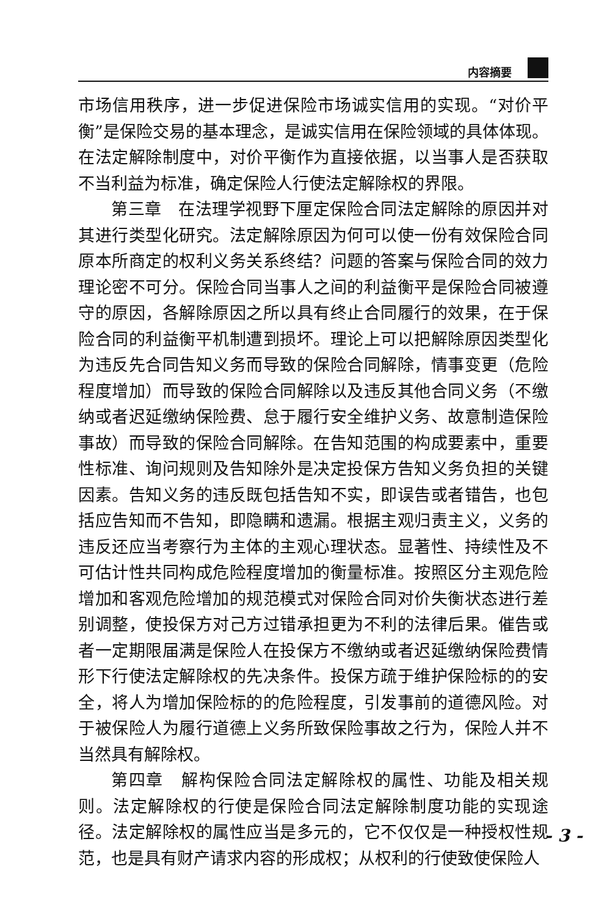内容摘要
市场信用秩序，进一步促进保险市场诚实信用的实现。“对价平衡”是保险交易的基本理念，是诚实信用在保险领域的具体体现。在法定解除制度中，对价平衡作为直接依据，以当事人是否获取不当利益为标准，确定保险人行使法定解除权的界限。
第三章　在法理学视野下厘定保险合同法定解除的原因并对其进行类型化研究。法定解除原因为何可以使一份有效保险合同原本所商定的权利义务关系终结？问题的答案与保险合同的效力理论密不可分。保险合同当事人之间的利益衡平是保险合同被遵守的原因，各解除原因之所以具有终止合同履行的效果，在于保险合同的利益衡平机制遭到损坏。理论上可以把解除原因类型化为违反先合同告知义务而导致的保险合同解除，情事变更（危险程度增加）而导致的保险合同解除以及违反其他合同义务（不缴纳或者迟延缴纳保险费、怠于履行安全维护义务、故意制造保险事故）而导致的保险合同解除。在告知范围的构成要素中，重要性标准、询问规则及告知除外是决定投保方告知义务负担的关键因素。告知义务的违反既包括告知不实，即误告或者错告，也包括应告知而不告知，即隐瞒和遗漏。根据主观归责主义，义务的违反还应当考察行为主体的主观心理状态。显著性、持续性及不可估计性共同构成危险程度增加的衡量标准。按照区分主观危险增加和客观危险增加的规范模式对保险合同对价失衡状态进行差别调整，使投保方对己方过错承担更为不利的法律后果。催告或者一定期限届满是保险人在投保方不缴纳或者迟延缴纳保险费情形下行使法定解除权的先决条件。投保方疏于维护保险标的的安全，将人为增加保险标的的危险程度，引发事前的道德风险。对于被保险人为履行道德上义务所致保险事故之行为，保险人并不当然具有解除权。
第四章　解构保险合同法定解除权的属性、功能及相关规则。法定解除权的行使是保险合同法定解除制度功能的实现途径。法定解除权的属性应当是多元的，它不仅仅是一种授权性规范，也是具有财产请求内容的形成权；从权利的行使致使保险人
- 3 -